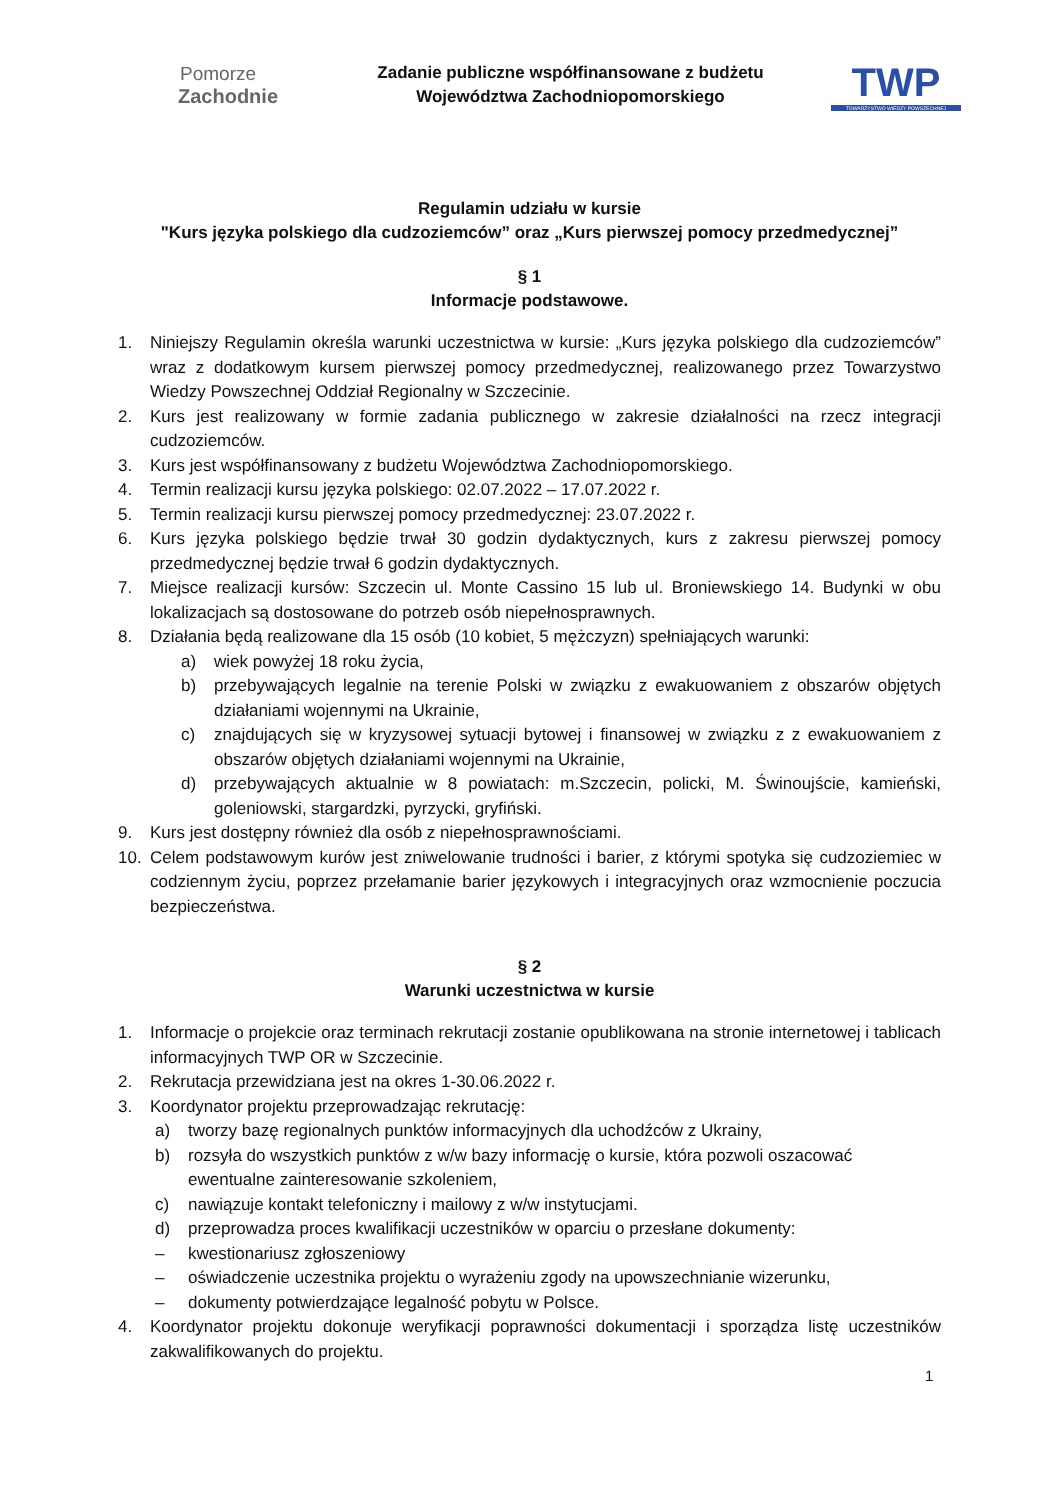Pomorze
Zachodnie
Zadanie publiczne współfinansowane z budżetu
Województwa Zachodniopomorskiego
TWP
TOWARZYSTWO WIEDZY POWSZECHNEJ
Regulamin udziału w kursie
"Kurs języka polskiego dla cudzoziemców” oraz „Kurs pierwszej pomocy przedmedycznej”
§ 1
Informacje podstawowe.
1. Niniejszy Regulamin określa warunki uczestnictwa w kursie: „Kurs języka polskiego dla cudzoziemców” wraz z dodatkowym kursem pierwszej pomocy przedmedycznej, realizowanego przez Towarzystwo Wiedzy Powszechnej Oddział Regionalny w Szczecinie.
2. Kurs jest realizowany w formie zadania publicznego w zakresie działalności na rzecz integracji cudzoziemców.
3. Kurs jest współfinansowany z budżetu Województwa Zachodniopomorskiego.
4. Termin realizacji kursu języka polskiego: 02.07.2022 – 17.07.2022 r.
5. Termin realizacji kursu pierwszej pomocy przedmedycznej: 23.07.2022 r.
6. Kurs języka polskiego będzie trwał 30 godzin dydaktycznych, kurs z zakresu pierwszej pomocy przedmedycznej będzie trwał 6 godzin dydaktycznych.
7. Miejsce realizacji kursów: Szczecin ul. Monte Cassino 15 lub ul. Broniewskiego 14. Budynki w obu lokalizacjach są dostosowane do potrzeb osób niepełnosprawnych.
8. Działania będą realizowane dla 15 osób (10 kobiet, 5 mężczyzn) spełniających warunki:
a) wiek powyżej 18 roku życia,
b) przebywających legalnie na terenie Polski w związku z ewakuowaniem z obszarów objętych działaniami wojennymi na Ukrainie,
c) znajdujących się w kryzysowej sytuacji bytowej i finansowej w związku z z ewakuowaniem z obszarów objętych działaniami wojennymi na Ukrainie,
d) przebywających aktualnie w 8 powiatach: m.Szczecin, policki, M. Świnoujście, kamieński, goleniowski, stargardzki, pyrzycki, gryfiński.
9. Kurs jest dostępny również dla osób z niepełnosprawnościami.
10. Celem podstawowym kurów jest zniwelowanie trudności i barier, z którymi spotyka się cudzoziemiec w codziennym życiu, poprzez przełamanie barier językowych i integracyjnych oraz wzmocnienie poczucia bezpieczeństwa.
§ 2
Warunki uczestnictwa w kursie
1. Informacje o projekcie oraz terminach rekrutacji zostanie opublikowana na stronie internetowej i tablicach informacyjnych TWP OR w Szczecinie.
2. Rekrutacja przewidziana jest na okres 1-30.06.2022 r.
3. Koordynator projektu przeprowadzając rekrutację:
a) tworzy bazę regionalnych punktów informacyjnych dla uchodźców z Ukrainy,
b) rozsyła do wszystkich punktów z w/w bazy informację o kursie, która pozwoli oszacować ewentualne zainteresowanie szkoleniem,
c) nawiązuje kontakt telefoniczny i mailowy z w/w instytucjami.
d) przeprowadza proces kwalifikacji uczestników w oparciu o przesłane dokumenty:
– kwestionariusz zgłoszeniowy
– oświadczenie uczestnika projektu o wyrażeniu zgody na upowszechnianie wizerunku,
– dokumenty potwierdzające legalność pobytu w Polsce.
4. Koordynator projektu dokonuje weryfikacji poprawności dokumentacji i sporządza listę uczestników zakwalifikowanych do projektu.
1